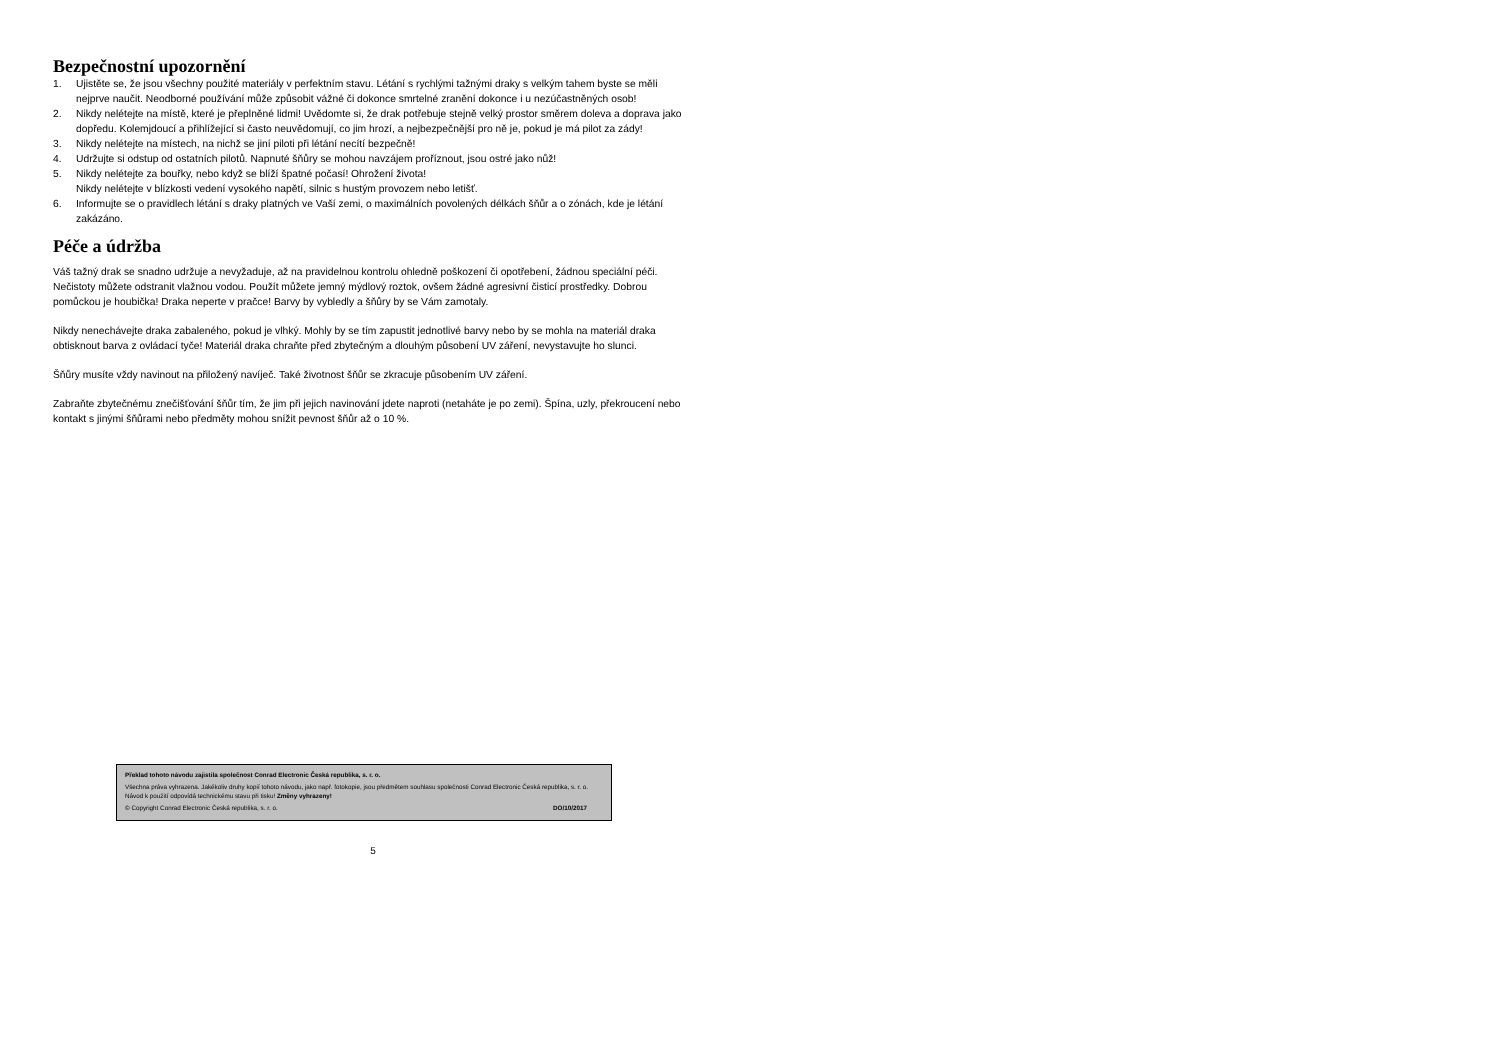Bezpečnostní upozornění
1. Ujistěte se, že jsou všechny použité materiály v perfektním stavu. Létání s rychlými tažnými draky s velkým tahem byste se měli nejprve naučit. Neodborné používání může způsobit vážné či dokonce smrtelné zranění dokonce i u nezúčastněných osob!
2. Nikdy nelétejte na místě, které je přeplněné lidmi! Uvědomte si, že drak potřebuje stejně velký prostor směrem doleva a doprava jako dopředu. Kolemjdoucí a přihlížející si často neuvědomují, co jim hrozí, a nejbezpečnější pro ně je, pokud je má pilot za zády!
3. Nikdy nelétejte na místech, na nichž se jiní piloti při létání necítí bezpečně!
4. Udržujte si odstup od ostatních pilotů. Napnuté šňůry se mohou navzájem proříznout, jsou ostré jako nůž!
5. Nikdy nelétejte za bouřky, nebo když se blíží špatné počasí! Ohrožení života!
Nikdy nelétejte v blízkosti vedení vysokého napětí, silnic s hustým provozem nebo letišť.
6. Informujte se o pravidlech létání s draky platných ve Vaší zemi, o maximálních povolených délkách šňůr a o zónách, kde je létání zakázáno.
Péče a údržba
Váš tažný drak se snadno udržuje a nevyžaduje, až na pravidelnou kontrolu ohledně poškození či opotřebení, žádnou speciální péči. Nečistoty můžete odstranit vlažnou vodou. Použít můžete jemný mýdlový roztok, ovšem žádné agresivní čisticí prostředky. Dobrou pomůckou je houbička! Draka neperte v pračce! Barvy by vybledly a šňůry by se Vám zamotaly.
Nikdy nenechávejte draka zabaleného, pokud je vlhký. Mohly by se tím zapustit jednotlivé barvy nebo by se mohla na materiál draka obtisknout barva z ovládací tyče! Materiál draka chraňte před zbytečným a dlouhým působení UV záření, nevystavujte ho slunci.
Šňůry musíte vždy navinout na přiložený navíječ. Také životnost šňůr se zkracuje působením UV záření.
Zabraňte zbytečnému znečišťování šňůr tím, že jim při jejich navinování jdete naproti (netaháte je po zemi). Špína, uzly, překroucení nebo kontakt s jinými šňůrami nebo předměty mohou snížit pevnost šňůr až o 10 %.
Překlad tohoto návodu zajistila společnost Conrad Electronic Česká republika, s. r. o.
Všechna práva vyhrazena. Jakékoliv druhy kopií tohoto návodu, jako např. fotokopie, jsou předmětem souhlasu společnosti Conrad Electronic Česká republika, s. r. o. Návod k použití odpovídá technickému stavu při tisku! Změny vyhrazeny!
© Copyright Conrad Electronic Česká republika, s. r. o. DO/10/2017
5